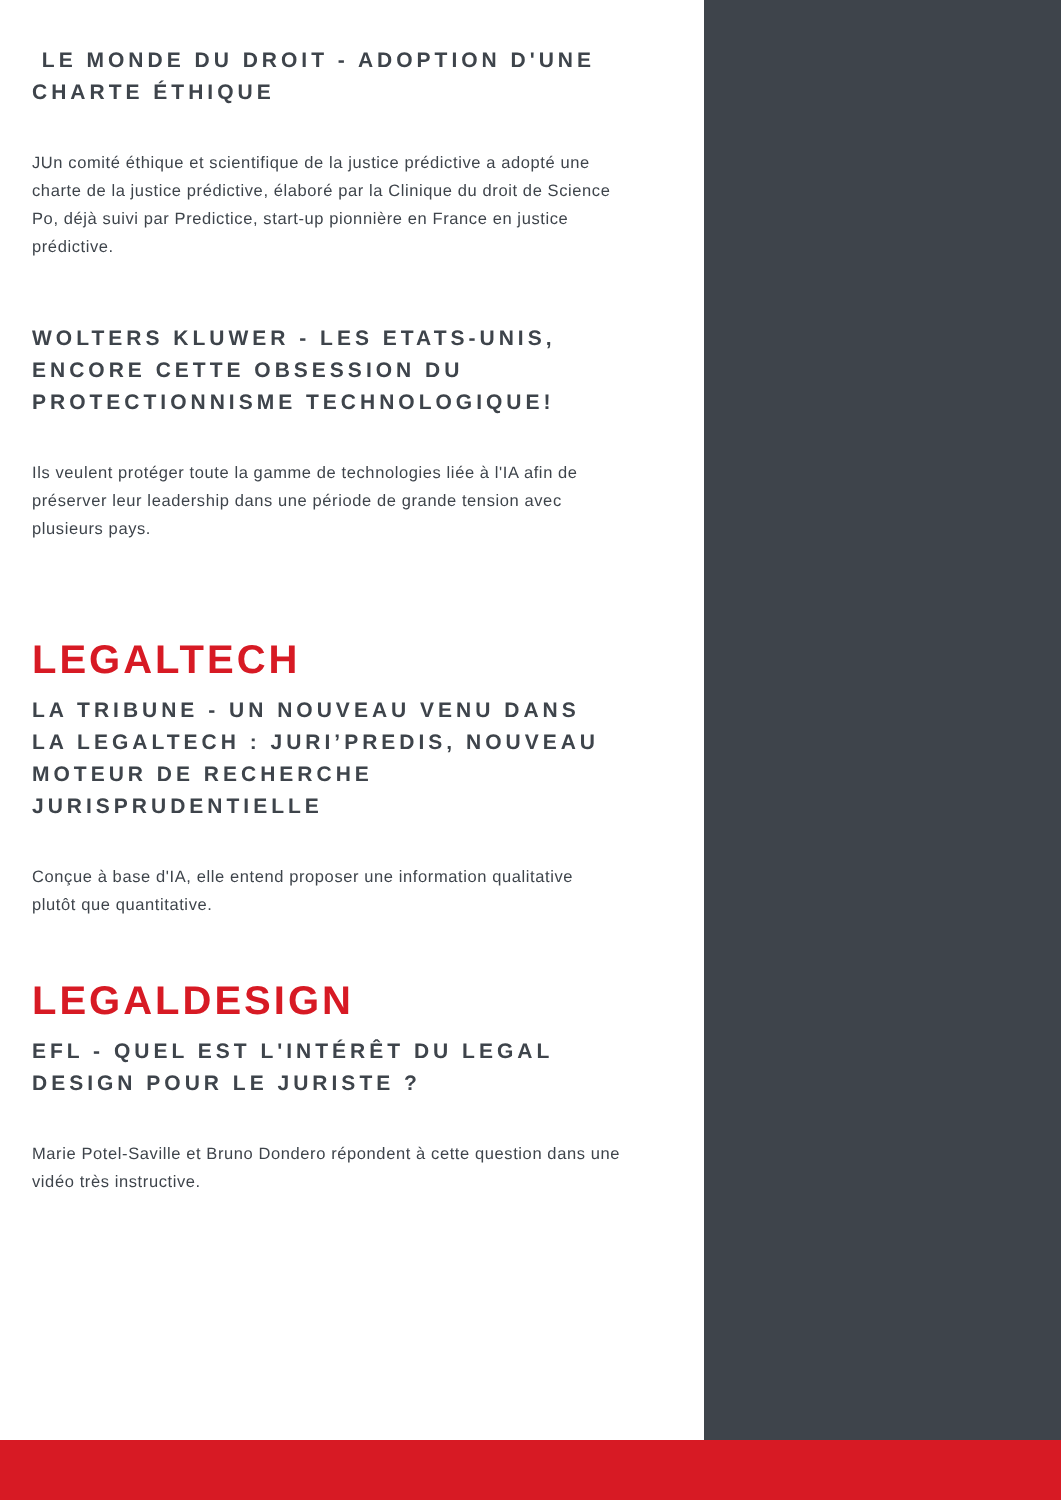LE MONDE DU DROIT - ADOPTION D'UNE CHARTE ÉTHIQUE
JUn comité éthique et scientifique de la justice prédictive a adopté une charte de la justice prédictive, élaboré par la Clinique du droit de Science Po, déjà suivi par Predictice, start-up pionnière en France en justice prédictive.
WOLTERS KLUWER - LES ETATS-UNIS, ENCORE CETTE OBSESSION DU PROTECTIONNISME TECHNOLOGIQUE!
Ils veulent protéger toute la gamme de technologies liée à l'IA afin de préserver leur leadership dans une période de grande tension avec plusieurs pays.
LEGALTECH
LA TRIBUNE - UN NOUVEAU VENU DANS LA LEGALTECH : JURI’PREDIS, NOUVEAU MOTEUR DE RECHERCHE JURISPRUDENTIELLE
Conçue à base d'IA, elle entend proposer une information qualitative plutôt que quantitative.
LEGALDESIGN
EFL - QUEL EST L'INTÉRÊT DU LEGAL DESIGN POUR LE JURISTE ?
Marie Potel-Saville et Bruno Dondero répondent à cette question dans une vidéo très instructive.